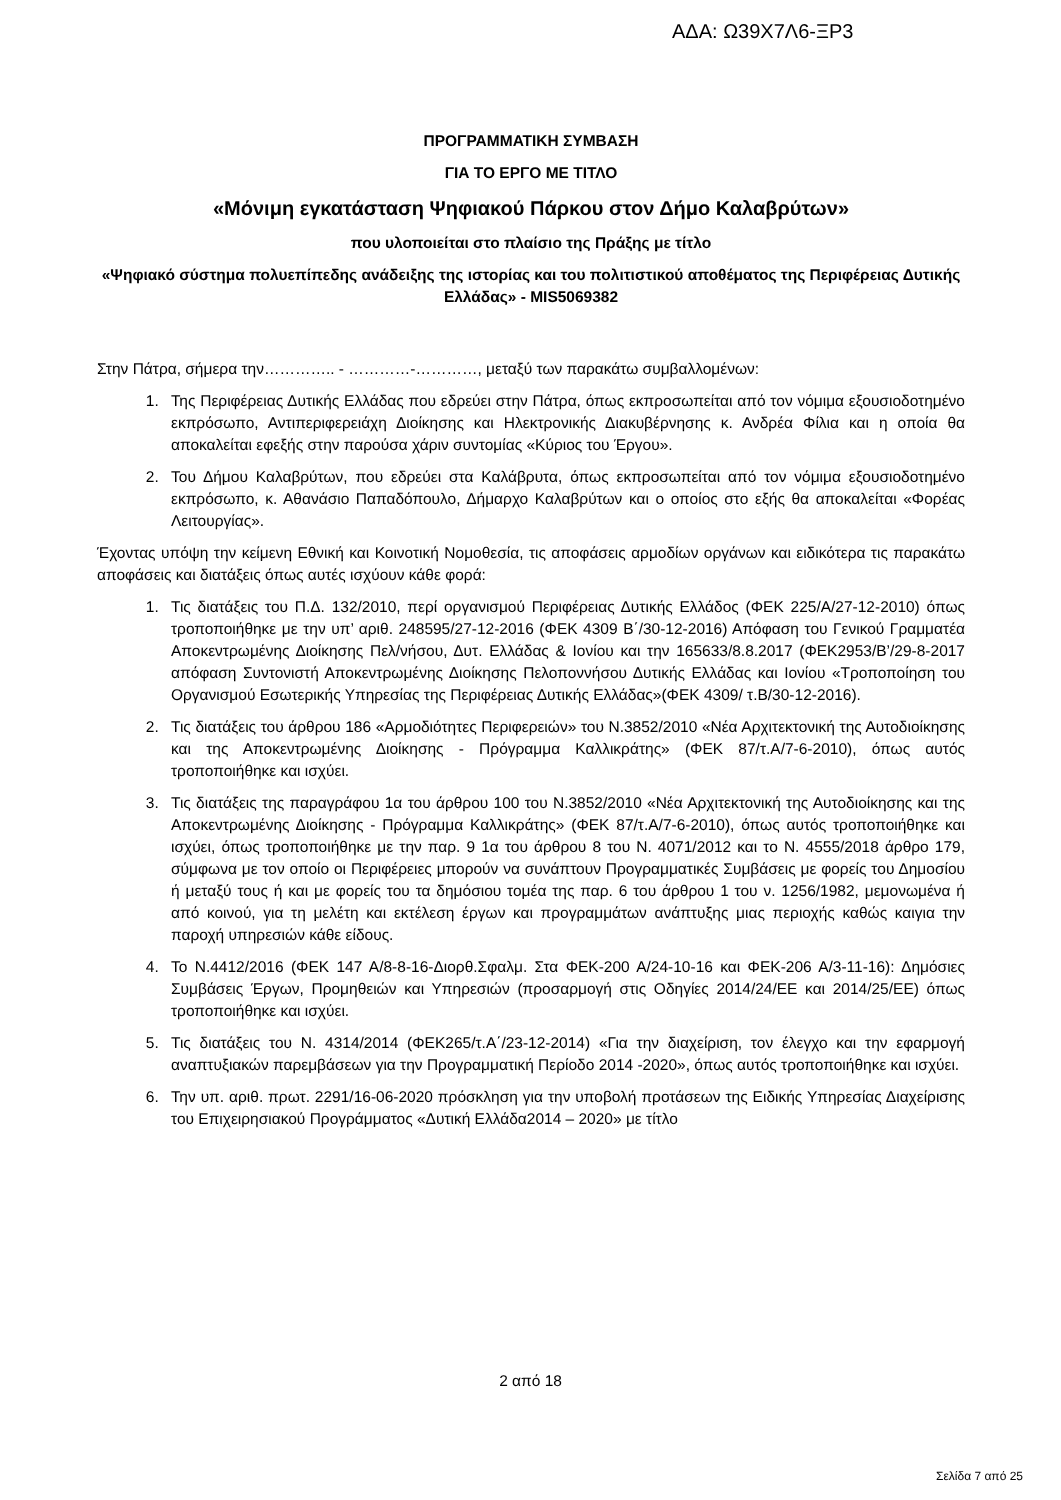ΑΔΑ: Ω39Χ7Λ6-ΞΡ3
ΠΡΟΓΡΑΜΜΑΤΙΚΗ ΣΥΜΒΑΣΗ
ΓΙΑ ΤΟ ΕΡΓΟ ΜΕ ΤΙΤΛΟ
«Μόνιμη εγκατάσταση Ψηφιακού Πάρκου στον Δήμο Καλαβρύτων»
που υλοποιείται στο πλαίσιο της Πράξης με τίτλο
«Ψηφιακό σύστημα πολυεπίπεδης ανάδειξης της ιστορίας και του πολιτιστικού αποθέματος της Περιφέρειας Δυτικής Ελλάδας» - MIS5069382
Στην Πάτρα, σήμερα την………….. - …………-…………, μεταξύ των παρακάτω συμβαλλομένων:
1. Της Περιφέρειας Δυτικής Ελλάδας που εδρεύει στην Πάτρα, όπως εκπροσωπείται από τον νόμιμα εξουσιοδοτημένο εκπρόσωπο, Αντιπεριφερειάχη Διοίκησης και Ηλεκτρονικής Διακυβέρνησης κ. Ανδρέα Φίλια και η οποία θα αποκαλείται εφεξής στην παρούσα χάριν συντομίας «Κύριος του Έργου».
2. Του Δήμου Καλαβρύτων, που εδρεύει στα Καλάβρυτα, όπως εκπροσωπείται από τον νόμιμα εξουσιοδοτημένο εκπρόσωπο, κ. Αθανάσιο Παπαδόπουλο, Δήμαρχο Καλαβρύτων και ο οποίος στο εξής θα αποκαλείται «Φορέας Λειτουργίας».
Έχοντας υπόψη την κείμενη Εθνική και Κοινοτική Νομοθεσία, τις αποφάσεις αρμοδίων οργάνων και ειδικότερα τις παρακάτω αποφάσεις και διατάξεις όπως αυτές ισχύουν κάθε φορά:
1. Τις διατάξεις του Π.Δ. 132/2010, περί οργανισμού Περιφέρειας Δυτικής Ελλάδος (ΦΕΚ 225/Α/27-12-2010) όπως τροποποιήθηκε με την υπ’ αριθ. 248595/27-12-2016 (ΦΕΚ 4309 Β΄/30-12-2016) Απόφαση του Γενικού Γραμματέα Αποκεντρωμένης Διοίκησης Πελ/νήσου, Δυτ. Ελλάδας & Ιονίου και την 165633/8.8.2017 (ΦΕΚ2953/Β’/29-8-2017 απόφαση Συντονιστή Αποκεντρωμένης Διοίκησης Πελοποννήσου Δυτικής Ελλάδας και Ιονίου «Τροποποίηση του Οργανισμού Εσωτερικής Υπηρεσίας της Περιφέρειας Δυτικής Ελλάδας»(ΦΕΚ 4309/ τ.Β/30-12-2016).
2. Τις διατάξεις του άρθρου 186 «Αρμοδιότητες Περιφερειών» του Ν.3852/2010 «Νέα Αρχιτεκτονική της Αυτοδιοίκησης και της Αποκεντρωμένης Διοίκησης - Πρόγραμμα Καλλικράτης» (ΦΕΚ 87/τ.Α/7-6-2010), όπως αυτός τροποποιήθηκε και ισχύει.
3. Τις διατάξεις της παραγράφου 1α του άρθρου 100 του Ν.3852/2010 «Νέα Αρχιτεκτονική της Αυτοδιοίκησης και της Αποκεντρωμένης Διοίκησης - Πρόγραμμα Καλλικράτης» (ΦΕΚ 87/τ.Α/7-6-2010), όπως αυτός τροποποιήθηκε και ισχύει, όπως τροποποιήθηκε με την παρ. 9 1α του άρθρου 8 του Ν. 4071/2012 και το Ν. 4555/2018 άρθρο 179, σύμφωνα με τον οποίο οι Περιφέρειες μπορούν να συνάπτουν Προγραμματικές Συμβάσεις με φορείς του Δημοσίου ή μεταξύ τους ή και με φορείς του τα δημόσιου τομέα της παρ. 6 του άρθρου 1 του ν. 1256/1982, μεμονωμένα ή από κοινού, για τη μελέτη και εκτέλεση έργων και προγραμμάτων ανάπτυξης μιας περιοχής καθώς καιγια την παροχή υπηρεσιών κάθε είδους.
4. Το Ν.4412/2016 (ΦΕΚ 147 Α/8-8-16-Διορθ.Σφαλμ. Στα ΦΕΚ-200 Α/24-10-16 και ΦΕΚ-206 Α/3-11-16): Δημόσιες Συμβάσεις Έργων, Προμηθειών και Υπηρεσιών (προσαρμογή στις Οδηγίες 2014/24/ΕΕ και 2014/25/ΕΕ) όπως τροποποιήθηκε και ισχύει.
5. Τις διατάξεις του Ν. 4314/2014 (ΦΕΚ265/τ.Α΄/23-12-2014) «Για την διαχείριση, τον έλεγχο και την εφαρμογή αναπτυξιακών παρεμβάσεων για την Προγραμματική Περίοδο 2014 -2020», όπως αυτός τροποποιήθηκε και ισχύει.
6. Την υπ. αριθ. πρωτ. 2291/16-06-2020 πρόσκληση για την υποβολή προτάσεων της Ειδικής Υπηρεσίας Διαχείρισης του Επιχειρησιακού Προγράμματος «Δυτική Ελλάδα2014 – 2020» με τίτλο
2 από 18
Σελίδα 7 από 25